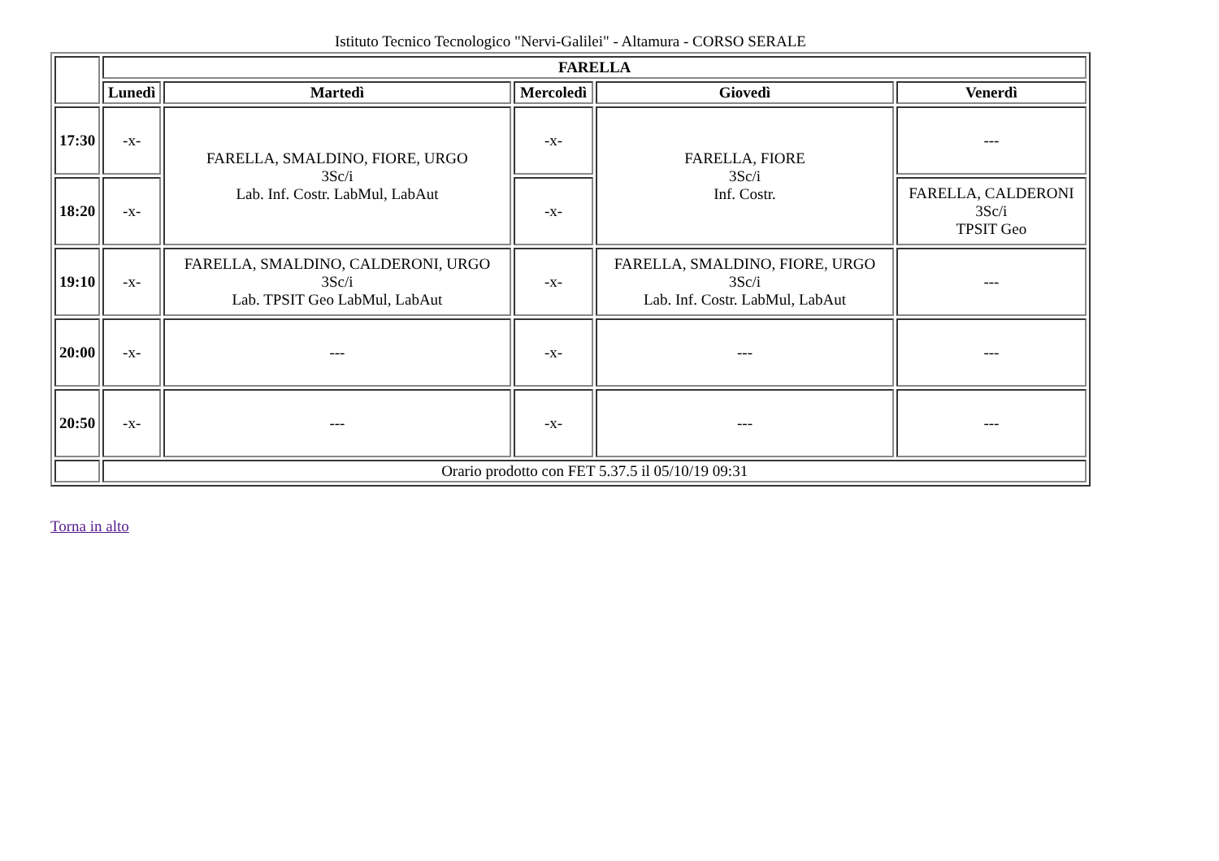Istituto Tecnico Tecnologico "Nervi-Galilei" - Altamura - CORSO SERALE
| | FARELLA | | | | |
| --- | --- | --- | --- | --- | --- |
| | Lunedì | Martedì | Mercoledì | Giovedì | Venerdì |
| 17:30 | -x- | FARELLA, SMALDINO, FIORE, URGO 3Sc/i Lab. Inf. Costr. LabMul, LabAut | -x- | FARELLA, FIORE 3Sc/i Inf. Costr. | --- |
| 18:20 | -x- | | -x- | | FARELLA, CALDERONI 3Sc/i TPSIT Geo |
| 19:10 | -x- | FARELLA, SMALDINO, CALDERONI, URGO 3Sc/i Lab. TPSIT Geo LabMul, LabAut | -x- | FARELLA, SMALDINO, FIORE, URGO 3Sc/i Lab. Inf. Costr. LabMul, LabAut | --- |
| 20:00 | -x- | --- | -x- | --- | --- |
| 20:50 | -x- | --- | -x- | --- | --- |
| | Orario prodotto con FET 5.37.5 il 05/10/19 09:31 | | | | |
Torna in alto